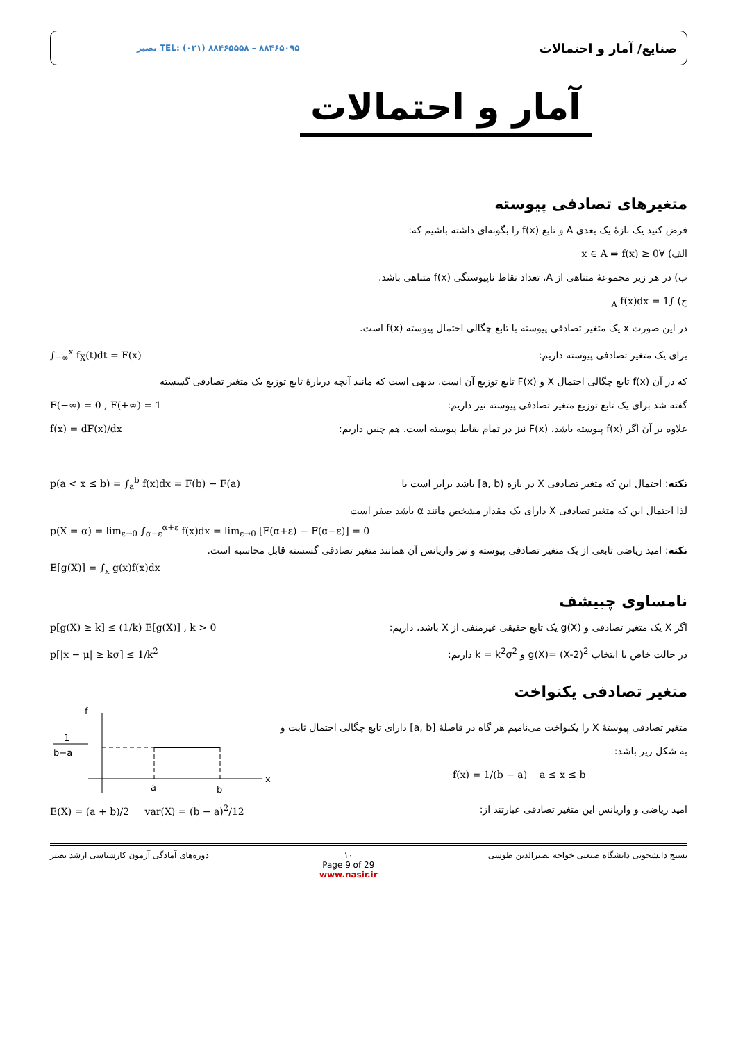نصیر TEL: (۰۲۱) ۸۸۴۶۵۵۵۸ – ۸۸۴۶۵۰۹۵ صنایع/ آمار و احتمالات
آمار و احتمالات
متغیرهای تصادفی پیوسته
فرض کنید یک بازهٔ یک بعدی A و تابع f(x) را بگونه‌ای داشته باشیم که:
الف) ∀x ∈ A ⇒ f(x) ≥ 0
ب) در هر زیر مجموعهٔ متناهی از A، تعداد نقاط ناپیوستگی f(x) متناهی باشد.
ج) ∫<sub>A</sub> f(x)dx = 1
در این صورت x یک متغیر تصادفی پیوسته با تابع چگالی احتمال پیوسته f(x) است.
∫<sub>−∞</sub><sup>x</sup> f<sub>X</sub>(t)dt = F(x)
برای یک متغیر تصادفی پیوسته داریم:
که در آن f(x) تابع چگالی احتمال X و F(x) تابع توزیع آن است. بدیهی است که مانند آنچه دربارهٔ تابع توزیع یک متغیر تصادفی گسسته
F(−∞) = 0 , F(+∞) = 1
گفته شد برای یک تابع توزیع متغیر تصادفی پیوسته نیز داریم:
f(x) = dF(x)/dx
علاوه بر آن اگر f(x) پیوسته باشد، F(x) نیز در تمام نقاط پیوسته است. هم چنین داریم:
p(a < x ≤ b) = ∫<sub>a</sub><sup>b</sup> f(x)dx = F(b) − F(a)
نکته: احتمال این که متغیر تصادفی X در بازه (a, b] باشد برابر است با
لذا احتمال این که متغیر تصادفی X دارای یک مقدار مشخص مانند α باشد صفر است
p(X = α) = lim<sub>ε→0</sub> ∫<sub>α−ε</sub><sup>α+ε</sup> f(x)dx = lim<sub>ε→0</sub> [F(α+ε) − F(α−ε)] = 0
نکته: امید ریاضی تابعی از یک متغیر تصادفی پیوسته و نیز واریانس آن همانند متغیر تصادفی گسسته قابل محاسبه است.
E[g(X)] = ∫<sub>x</sub> g(x)f(x)dx
نامساوی چبیشف
p[g(X) ≥ k] ≤ (1/k) E[g(X)] , k > 0
اگر X یک متغیر تصادفی و g(X) یک تابع حقیقی غیرمنفی از X باشد، داریم:
p[|x − μ| ≥ kσ] ≤ 1/k<sup>2</sup>
در حالت خاص با انتخاب g(X)= (X-2)<sup>2</sup> و k = k<sup>2</sup>σ<sup>2</sup> داریم:
متغیر تصادفی یکنواخت
f
x
1
b−a
a
b
متغیر تصادفی پیوستهٔ X را یکنواخت می‌نامیم هر گاه در فاصلهٔ [a, b] دارای تابع چگالی احتمال ثابت و به شکل زیر باشد:
f(x) = 1/(b − a) a ≤ x ≤ b
E(X) = (a + b)/2 var(X) = (b − a)<sup>2</sup>/12
امید ریاضی و واریانس این متغیر تصادفی عبارتند از:
دوره‌های آمادگی آزمون کارشناسی ارشد نصیر ۱۰
Page 9 of 29
www.nasir.ir بسیج دانشجویی دانشگاه صنعتی خواجه نصیرالدین طوسی